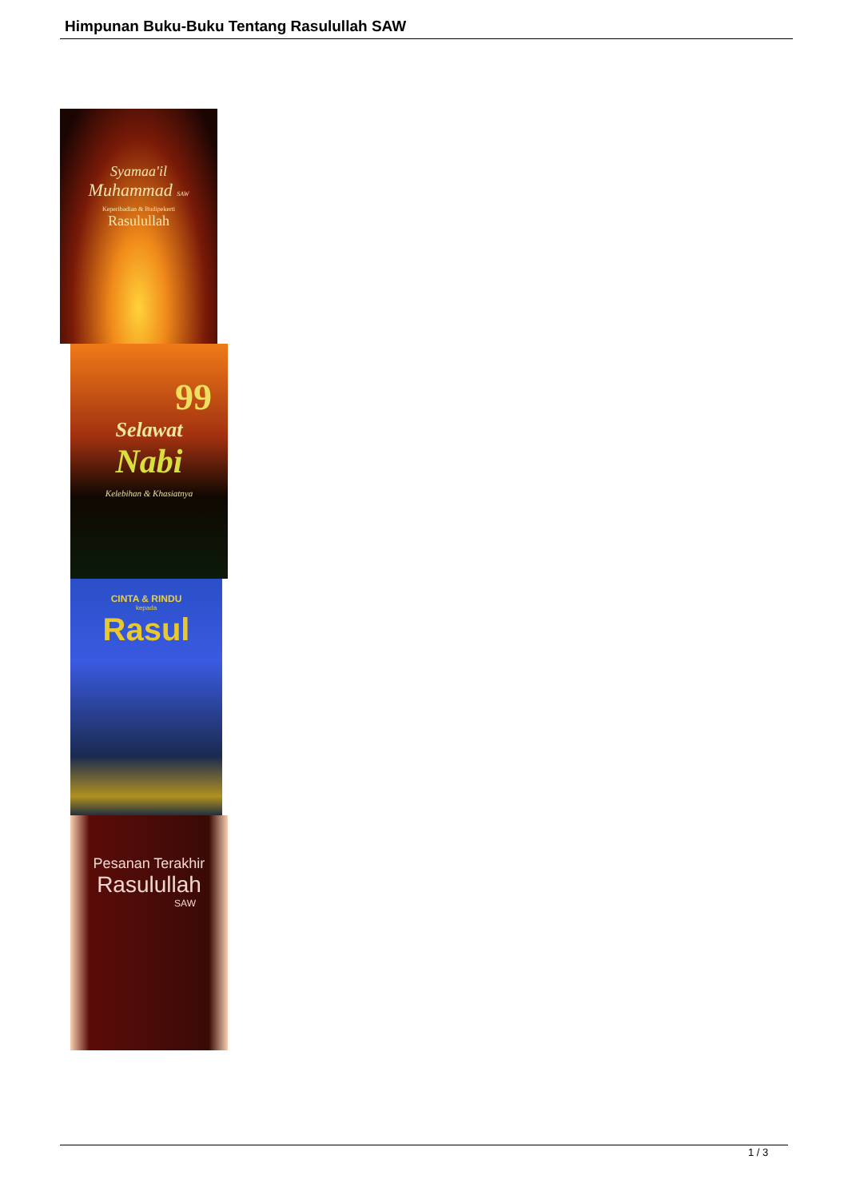Himpunan Buku-Buku Tentang Rasulullah SAW
Syamaa'il
Muhammad SAW
Keperibadian & Budipekerti
Rasulullah
99
Selawat
Nabi
Kelebihan & Khasiatnya
CINTA & RINDU
kepada
Rasul
Pesanan Terakhir
Rasulullah
SAW
1 / 3